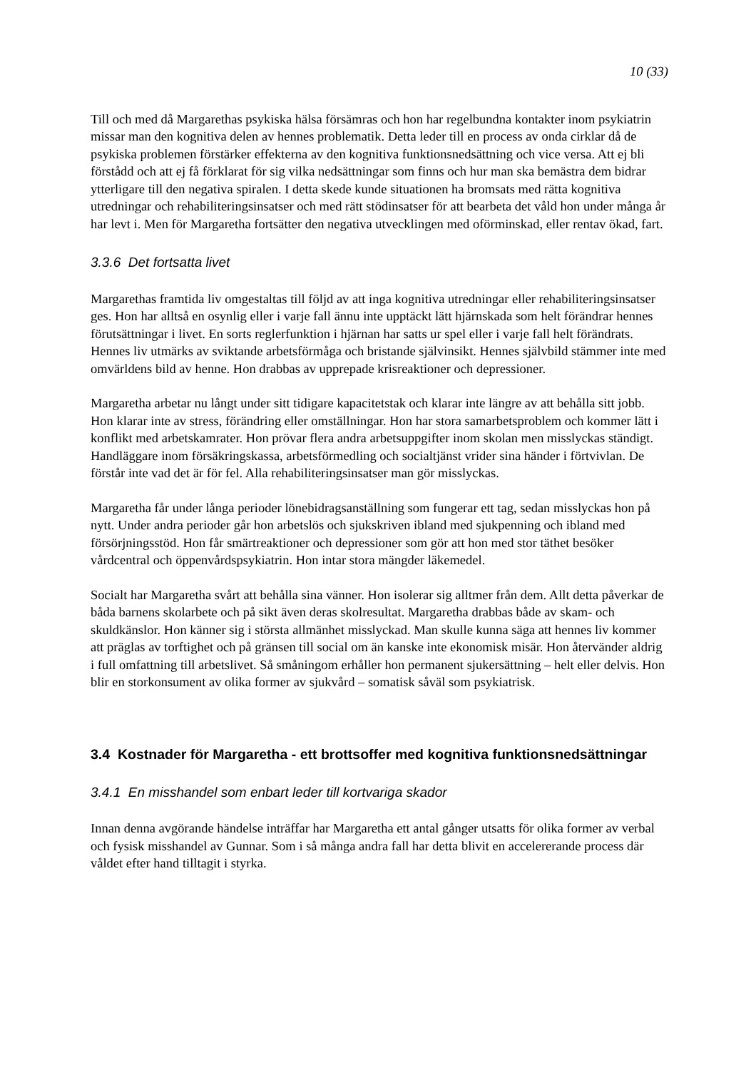10 (33)
Till och med då Margarethas psykiska hälsa försämras och hon har regelbundna kontakter inom psykiatrin missar man den kognitiva delen av hennes problematik. Detta leder till en process av onda cirklar då de psykiska problemen förstärker effekterna av den kognitiva funktionsnedsättning och vice versa. Att ej bli förstådd och att ej få förklarat för sig vilka nedsättningar som finns och hur man ska bemästra dem bidrar ytterligare till den negativa spiralen. I detta skede kunde situationen ha bromsats med rätta kognitiva utredningar och rehabiliteringsinsatser och med rätt stödinsatser för att bearbeta det våld hon under många år har levt i. Men för Margaretha fortsätter den negativa utvecklingen med oförminskad, eller rentav ökad, fart.
3.3.6 Det fortsatta livet
Margarethas framtida liv omgestaltas till följd av att inga kognitiva utredningar eller rehabiliteringsinsatser ges. Hon har alltså en osynlig eller i varje fall ännu inte upptäckt lätt hjärnskada som helt förändrar hennes förutsättningar i livet. En sorts reglerfunktion i hjärnan har satts ur spel eller i varje fall helt förändrats. Hennes liv utmärks av sviktande arbetsförmåga och bristande självinsikt. Hennes självbild stämmer inte med omvärldens bild av henne. Hon drabbas av upprepade krisreaktioner och depressioner.
Margaretha arbetar nu långt under sitt tidigare kapacitetstak och klarar inte längre av att behålla sitt jobb. Hon klarar inte av stress, förändring eller omställningar. Hon har stora samarbetsproblem och kommer lätt i konflikt med arbetskamrater. Hon prövar flera andra arbetsuppgifter inom skolan men misslyckas ständigt. Handläggare inom försäkringskassa, arbetsförmedling och socialtjänst vrider sina händer i förtvivlan. De förstår inte vad det är för fel. Alla rehabiliteringsinsatser man gör misslyckas.
Margaretha får under långa perioder lönebidragsanställning som fungerar ett tag, sedan misslyckas hon på nytt. Under andra perioder går hon arbetslös och sjukskriven ibland med sjukpenning och ibland med försörjningsstöd. Hon får smärtreaktioner och depressioner som gör att hon med stor täthet besöker vårdcentral och öppenvårdspsykiatrin. Hon intar stora mängder läkemedel.
Socialt har Margaretha svårt att behålla sina vänner. Hon isolerar sig alltmer från dem. Allt detta påverkar de båda barnens skolarbete och på sikt även deras skolresultat. Margaretha drabbas både av skam- och skuldkänslor. Hon känner sig i största allmänhet misslyckad. Man skulle kunna säga att hennes liv kommer att präglas av torftighet och på gränsen till social om än kanske inte ekonomisk misär. Hon återvänder aldrig i full omfattning till arbetslivet. Så småningom erhåller hon permanent sjukersättning – helt eller delvis. Hon blir en storkonsument av olika former av sjukvård – somatisk såväl som psykiatrisk.
3.4 Kostnader för Margaretha - ett brottsoffer med kognitiva funktionsnedsättningar
3.4.1 En misshandel som enbart leder till kortvariga skador
Innan denna avgörande händelse inträffar har Margaretha ett antal gånger utsatts för olika former av verbal och fysisk misshandel av Gunnar. Som i så många andra fall har detta blivit en accelererande process där våldet efter hand tilltagit i styrka.